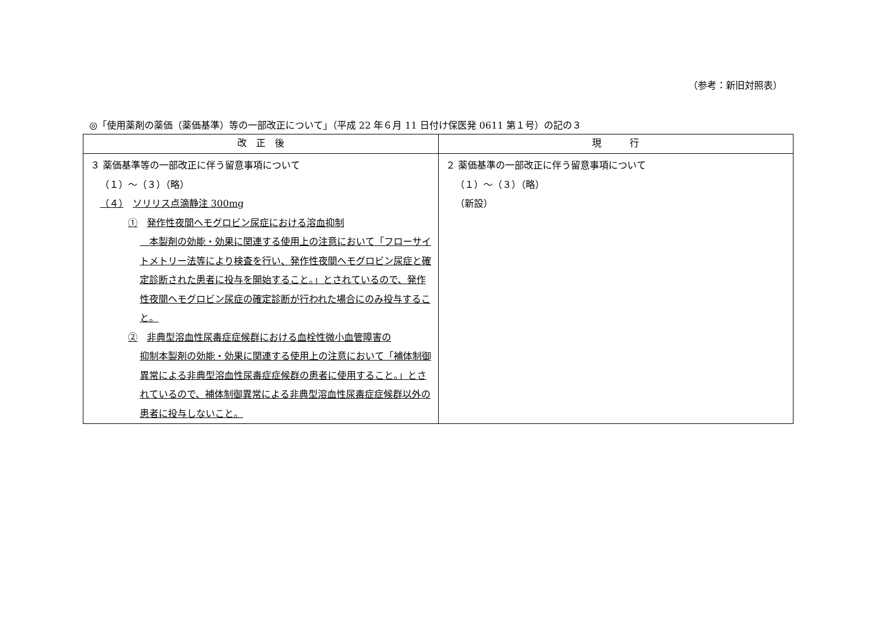（参考：新旧対照表）
◎「使用薬剤の薬価（薬価基準）等の一部改正について」（平成 22 年６月 11 日付け保医発 0611 第１号）の記の３
| 改 正 後 | 現 行 |
| --- | --- |
| ３ 薬価基準等の一部改正に伴う留意事項について （１）～（３）（略） （４） ソリリス点滴静注 300mg ① 発作性夜間ヘモグロビン尿症における溶血抑制 本製剤の効能・効果に関連する使用上の注意において「フローサイトメトリー法等により検査を行い、発作性夜間ヘモグロビン尿症と確定診断された患者に投与を開始すること。」とされているので、発作性夜間ヘモグロビン尿症の確定診断が行われた場合にのみ投与すること。 ② 非典型溶血性尿毒症症候群における血栓性微小血管障害の 抑制本製剤の効能・効果に関連する使用上の注意において「補体制御異常による非典型溶血性尿毒症症候群の患者に使用すること。」とされているので、補体制御異常による非典型溶血性尿毒症症候群以外の患者に投与しないこと。 | ２ 薬価基準の一部改正に伴う留意事項について （１）～（３）（略） （新設） |